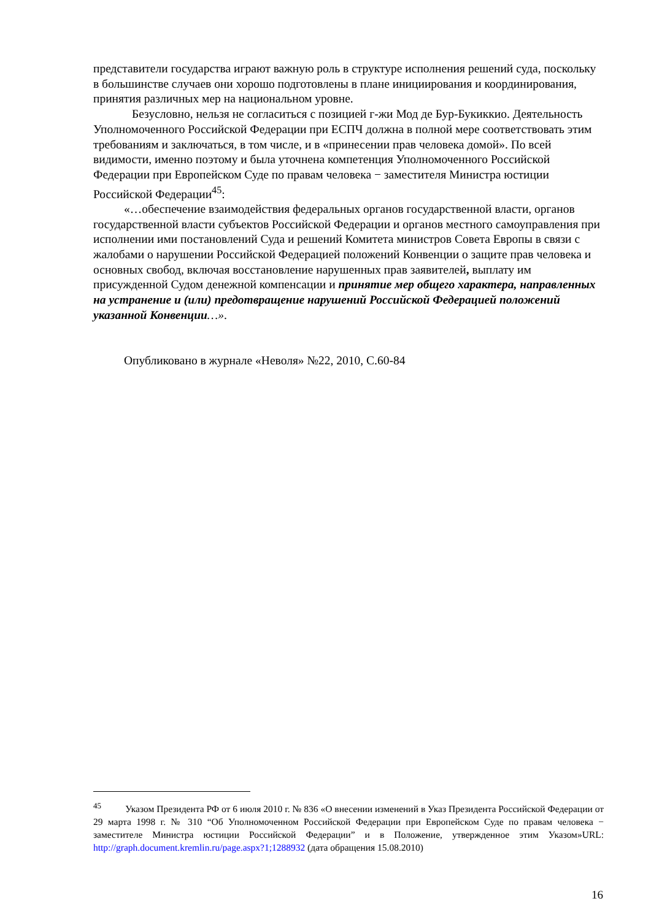представители государства играют важную роль в структуре исполнения решений суда, поскольку в большинстве случаев они хорошо подготовлены в плане инициирования и координирования, принятия различных мер на национальном уровне.
Безусловно, нельзя не согласиться с позицией г-жи Мод де Бур-Букиккио. Деятельность Уполномоченного Российской Федерации при ЕСПЧ должна в полной мере соответствовать этим требованиям и заключаться, в том числе, и в «принесении прав человека домой». По всей видимости, именно поэтому и была уточнена компетенция Уполномоченного Российской Федерации при Европейском Суде по правам человека − заместителя Министра юстиции Российской Федерации<sup>45</sup>:
«…обеспечение взаимодействия федеральных органов государственной власти, органов государственной власти субъектов Российской Федерации и органов местного самоуправления при исполнении ими постановлений Суда и решений Комитета министров Совета Европы в связи с жалобами о нарушении Российской Федерацией положений Конвенции о защите прав человека и основных свобод, включая восстановление нарушенных прав заявителей, выплату им присужденной Судом денежной компенсации и принятие мер общего характера, направленных на устранение и (или) предотвращение нарушений Российской Федерацией положений указанной Конвенции…».
Опубликовано в журнале «Неволя» №22, 2010, С.60-84
<sup>45</sup> Указом Президента РФ от 6 июля 2010 г. № 836 «О внесении изменений в Указ Президента Российской Федерации от 29 марта 1998 г. № 310 “Об Уполномоченном Российской Федерации при Европейском Суде по правам человека − заместителе Министра юстиции Российской Федерации” и в Положение, утвержденное этим Указом»URL: http://graph.document.kremlin.ru/page.aspx?1;1288932 (дата обращения 15.08.2010)
16